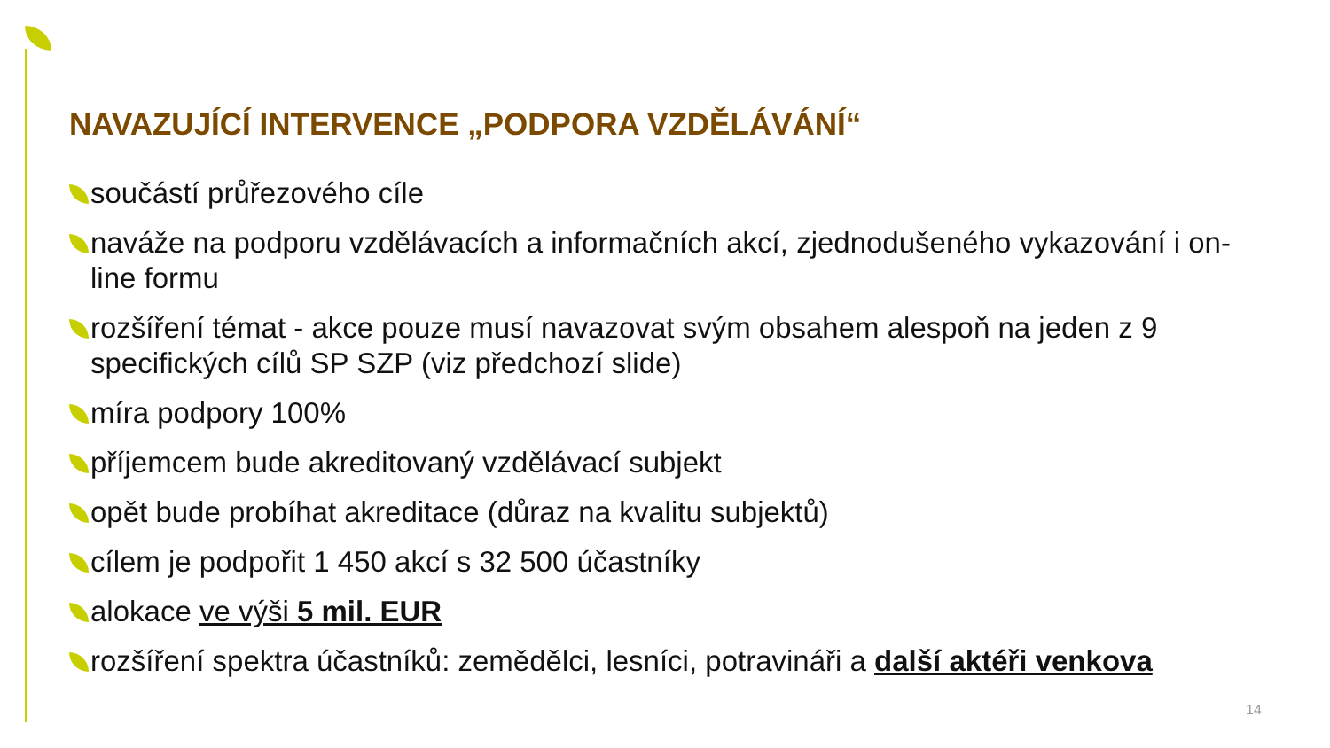NAVAZUJÍCÍ INTERVENCE „PODPORA VZDĚLÁVÁNÍ“
součástí průřezového cíle
naváže na podporu vzdělávacích a informačních akcí, zjednodušeného vykazování i on-line formu
rozšíření témat - akce pouze musí navazovat svým obsahem alespoň na jeden z 9 specifických cílů SP SZP (viz předchozí slide)
míra podpory 100%
příjemcem bude akreditovaný vzdělávací subjekt
opět bude probíhat akreditace (důraz na kvalitu subjektů)
cílem je podpořit 1 450 akcí s 32 500 účastníky
alokace ve výši 5 mil. EUR
rozšíření spektra účastníků: zemědělci, lesníci, potravináři a další aktéři venkova
14